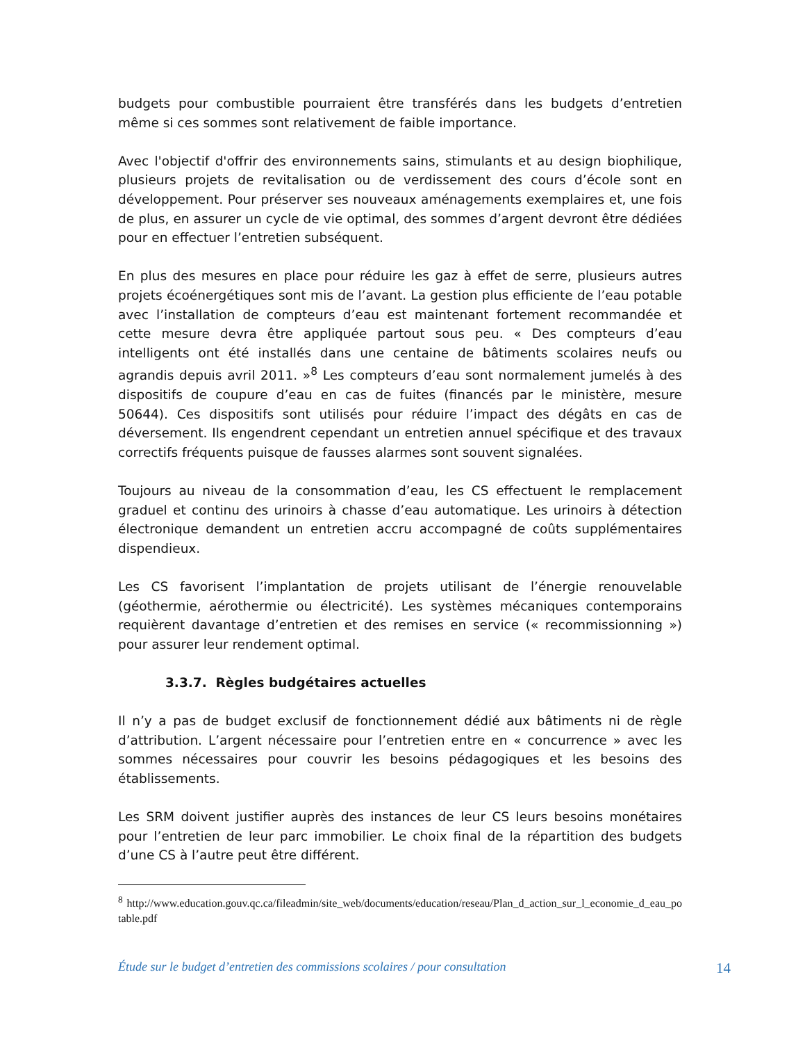budgets pour combustible pourraient être transférés dans les budgets d’entretien même si ces sommes sont relativement de faible importance.
Avec l'objectif d'offrir des environnements sains, stimulants et au design biophilique, plusieurs projets de revitalisation ou de verdissement des cours d’école sont en développement. Pour préserver ses nouveaux aménagements exemplaires et, une fois de plus, en assurer un cycle de vie optimal, des sommes d’argent devront être dédiées pour en effectuer l’entretien subséquent.
En plus des mesures en place pour réduire les gaz à effet de serre, plusieurs autres projets écoénergétiques sont mis de l’avant. La gestion plus efficiente de l’eau potable avec l’installation de compteurs d’eau est maintenant fortement recommandée et cette mesure devra être appliquée partout sous peu. « Des compteurs d’eau intelligents ont été installés dans une centaine de bâtiments scolaires neufs ou agrandis depuis avril 2011. »<sup>8</sup> Les compteurs d’eau sont normalement jumelés à des dispositifs de coupure d’eau en cas de fuites (financés par le ministère, mesure 50644). Ces dispositifs sont utilisés pour réduire l’impact des dégâts en cas de déversement. Ils engendrent cependant un entretien annuel spécifique et des travaux correctifs fréquents puisque de fausses alarmes sont souvent signalées.
Toujours au niveau de la consommation d’eau, les CS effectuent le remplacement graduel et continu des urinoirs à chasse d’eau automatique. Les urinoirs à détection électronique demandent un entretien accru accompagné de coûts supplémentaires dispendieux.
Les CS favorisent l’implantation de projets utilisant de l’énergie renouvelable (géothermie, aérothermie ou électricité). Les systèmes mécaniques contemporains requièrent davantage d’entretien et des remises en service (« recommissionning ») pour assurer leur rendement optimal.
3.3.7. Règles budgétaires actuelles
Il n’y a pas de budget exclusif de fonctionnement dédié aux bâtiments ni de règle d’attribution. L’argent nécessaire pour l’entretien entre en « concurrence » avec les sommes nécessaires pour couvrir les besoins pédagogiques et les besoins des établissements.
Les SRM doivent justifier auprès des instances de leur CS leurs besoins monétaires pour l’entretien de leur parc immobilier. Le choix final de la répartition des budgets d’une CS à l’autre peut être différent.
<sup>8</sup> http://www.education.gouv.qc.ca/fileadmin/site_web/documents/education/reseau/Plan_d_action_sur_l_economie_d_eau_potable.pdf
Étude sur le budget d’entretien des commissions scolaires / pour consultation 14